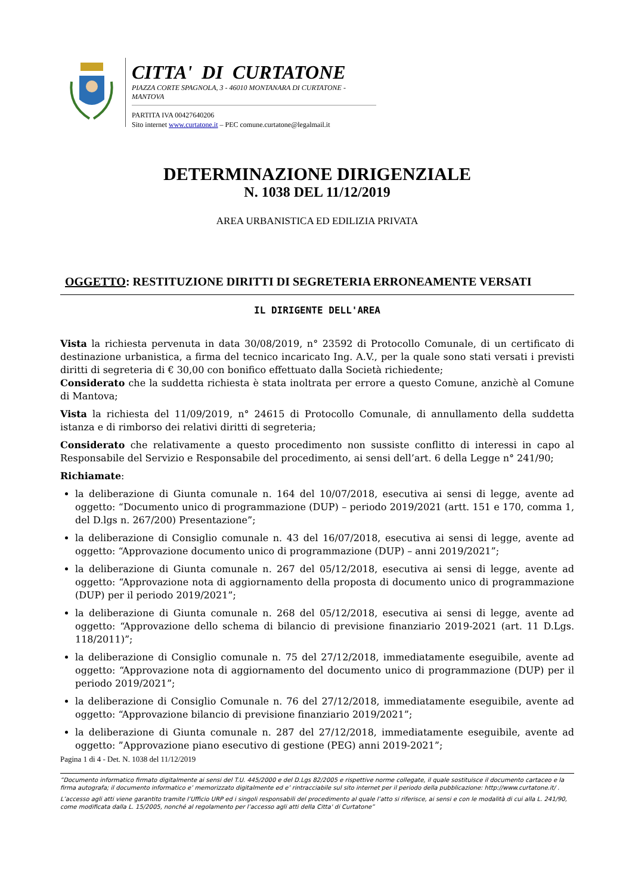CITTA' DI CURTATONE
PIAZZA CORTE SPAGNOLA, 3 - 46010 MONTANARA DI CURTATONE - MANTOVA
PARTITA IVA 00427640206
Sito internet www.curtatone.it – PEC comune.curtatone@legalmail.it
DETERMINAZIONE DIRIGENZIALE
N. 1038 DEL 11/12/2019
AREA URBANISTICA ED EDILIZIA PRIVATA
OGGETTO: RESTITUZIONE DIRITTI DI SEGRETERIA ERRONEAMENTE VERSATI
IL DIRIGENTE DELL'AREA
Vista la richiesta pervenuta in data 30/08/2019, n° 23592 di Protocollo Comunale, di un certificato di destinazione urbanistica, a firma del tecnico incaricato Ing. A.V., per la quale sono stati versati i previsti diritti di segreteria di € 30,00 con bonifico effettuato dalla Società richiedente;
Considerato che la suddetta richiesta è stata inoltrata per errore a questo Comune, anzichè al Comune di Mantova;
Vista la richiesta del 11/09/2019, n° 24615 di Protocollo Comunale, di annullamento della suddetta istanza e di rimborso dei relativi diritti di segreteria;
Considerato che relativamente a questo procedimento non sussiste conflitto di interessi in capo al Responsabile del Servizio e Responsabile del procedimento, ai sensi dell’art. 6 della Legge n° 241/90;
Richiamate:
la deliberazione di Giunta comunale n. 164 del 10/07/2018, esecutiva ai sensi di legge, avente ad oggetto: “Documento unico di programmazione (DUP) – periodo 2019/2021 (artt. 151 e 170, comma 1, del D.lgs n. 267/200) Presentazione”;
la deliberazione di Consiglio comunale n. 43 del 16/07/2018, esecutiva ai sensi di legge, avente ad oggetto: “Approvazione documento unico di programmazione (DUP) – anni 2019/2021”;
la deliberazione di Giunta comunale n. 267 del 05/12/2018, esecutiva ai sensi di legge, avente ad oggetto: “Approvazione nota di aggiornamento della proposta di documento unico di programmazione (DUP) per il periodo 2019/2021”;
la deliberazione di Giunta comunale n. 268 del 05/12/2018, esecutiva ai sensi di legge, avente ad oggetto: “Approvazione dello schema di bilancio di previsione finanziario 2019-2021 (art. 11 D.Lgs. 118/2011)”;
la deliberazione di Consiglio comunale n. 75 del 27/12/2018, immediatamente eseguibile, avente ad oggetto: “Approvazione nota di aggiornamento del documento unico di programmazione (DUP) per il periodo 2019/2021”;
la deliberazione di Consiglio Comunale n. 76 del 27/12/2018, immediatamente eseguibile, avente ad oggetto: “Approvazione bilancio di previsione finanziario 2019/2021”;
la deliberazione di Giunta comunale n. 287 del 27/12/2018, immediatamente eseguibile, avente ad oggetto: ”Approvazione piano esecutivo di gestione (PEG) anni 2019-2021”;
Pagina 1 di 4 - Det. N. 1038 del 11/12/2019
”Documento informatico firmato digitalmente ai sensi del T.U. 445/2000 e del D.Lgs 82/2005 e rispettive norme collegate, il quale sostituisce il documento cartaceo e la firma autografa; il documento informatico e’ memorizzato digitalmente ed e’ rintracciabile sul sito internet per il periodo della pubblicazione: http://www.curtatone.it/ .
L’accesso agli atti viene garantito tramite l’Ufficio URP ed i singoli responsabili del procedimento al quale l’atto si riferisce, ai sensi e con le modalità di cui alla L. 241/90, come modificata dalla L. 15/2005, nonché al regolamento per l’accesso agli atti della Citta' di Curtatone”